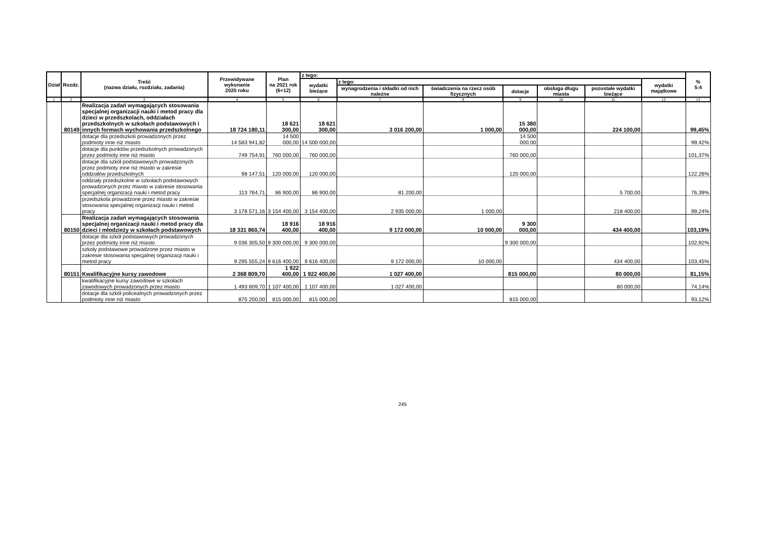| Dział | Rozdz. | Treść (nazwa działu, rozdziału, zadania) | Przewidywane wykonanie 2020 roku | Plan na 2021 rok (6+12) | z tego: | | | | | | | % 5:4 |
| --- | --- | --- | --- | --- | --- | --- | --- | --- | --- | --- | --- | --- |
| | | | | | wydatki bieżące | z tego: | | | | | wydatki majątkowe | |
| | | | | | | wynagrodzenia i składki od nich należne | świadczenia na rzecz osób fizycznych | dotacje | obsługa długu miasta | pozostałe wydatki bieżące | | |
| 1 | 2 | 3 | 4 | 5 | 6 | 7 | 8 | 9 | 10 | 11 | 12 | 13 |
| | 80149 | Realizacja zadań wymagających stosowania specjalnej organizacji nauki i metod pracy dla dzieci w przedszkolach, oddziałach przedszkolnych w szkołach podstawowych i innych formach wychowania przedszkolnego | 18 724 180,11 | 18 621 300,00 | 18 621 300,00 | 3 016 200,00 | 1 000,00 | 15 380 000,00 | | 224 100,00 | | 99,45% |
| | | dotacje dla przedszkoli prowadzonych przez podmioty inne niż miasto | 14 583 941,82 | 14 500 000,00 | 14 500 000,00 | | | 14 500 000,00 | | | | 99,42% |
| | | dotacje dla punktów przedszkolnych prowadzonych przez podmioty inne niż miasto | 749 754,91 | 760 000,00 | 760 000,00 | | | 760 000,00 | | | | 101,37% |
| | | dotacje dla szkół podstawowych prowadzonych przez podmioty inne niż miasto w zakresie oddziałów przedszkolnych | 98 147,51 | 120 000,00 | 120 000,00 | | | 120 000,00 | | | | 122,26% |
| | | oddziały przedszkolne w szkołach podstawowych prowadzonych przez miasto w zakresie stosowania specjalnej organizacji nauki i metod pracy | 113 764,71 | 86 900,00 | 86 900,00 | 81 200,00 | | | | 5 700,00 | | 76,39% |
| | | przedszkola prowadzone przez miasto w zakresie stosowania specjalnej organizacji nauki i metod pracy | 3 178 571,16 | 3 154 400,00 | 3 154 400,00 | 2 935 000,00 | 1 000,00 | | | 218 400,00 | | 99,24% |
| | 80150 | Realizacja zadań wymagających stosowania specjalnej organizacji nauki i metod pracy dla dzieci i młodzieży w szkołach podstawowych | 18 331 860,74 | 18 916 400,00 | 18 916 400,00 | 9 172 000,00 | 10 000,00 | 9 300 000,00 | | 434 400,00 | | 103,19% |
| | | dotacje dla szkół podstawowych prowadzonych przez podmioty inne niż miasto | 9 036 305,50 | 9 300 000,00 | 9 300 000,00 | | | 9 300 000,00 | | | | 102,92% |
| | | szkoły podstawowe prowadzone przez miasto w zakresie stosowania specjalnej organizacji nauki i metod pracy | 9 295 555,24 | 9 616 400,00 | 9 616 400,00 | 9 172 000,00 | 10 000,00 | | | 434 400,00 | | 103,45% |
| | 80151 | Kwalifikacyjne kursy zawodowe | 2 368 809,70 | 1 922 400,00 | 1 922 400,00 | 1 027 400,00 | | 815 000,00 | | 80 000,00 | | 81,15% |
| | | kwalifikacyjne kursy zawodowe w szkołach zawodowych prowadzonych przez miasto | 1 493 609,70 | 1 107 400,00 | 1 107 400,00 | 1 027 400,00 | | | | 80 000,00 | | 74,14% |
| | | dotacje dla szkół policealnych prowadzonych przez podmioty inne niż miasto | 875 200,00 | 815 000,00 | 815 000,00 | | | 815 000,00 | | | | 93,12% |
245